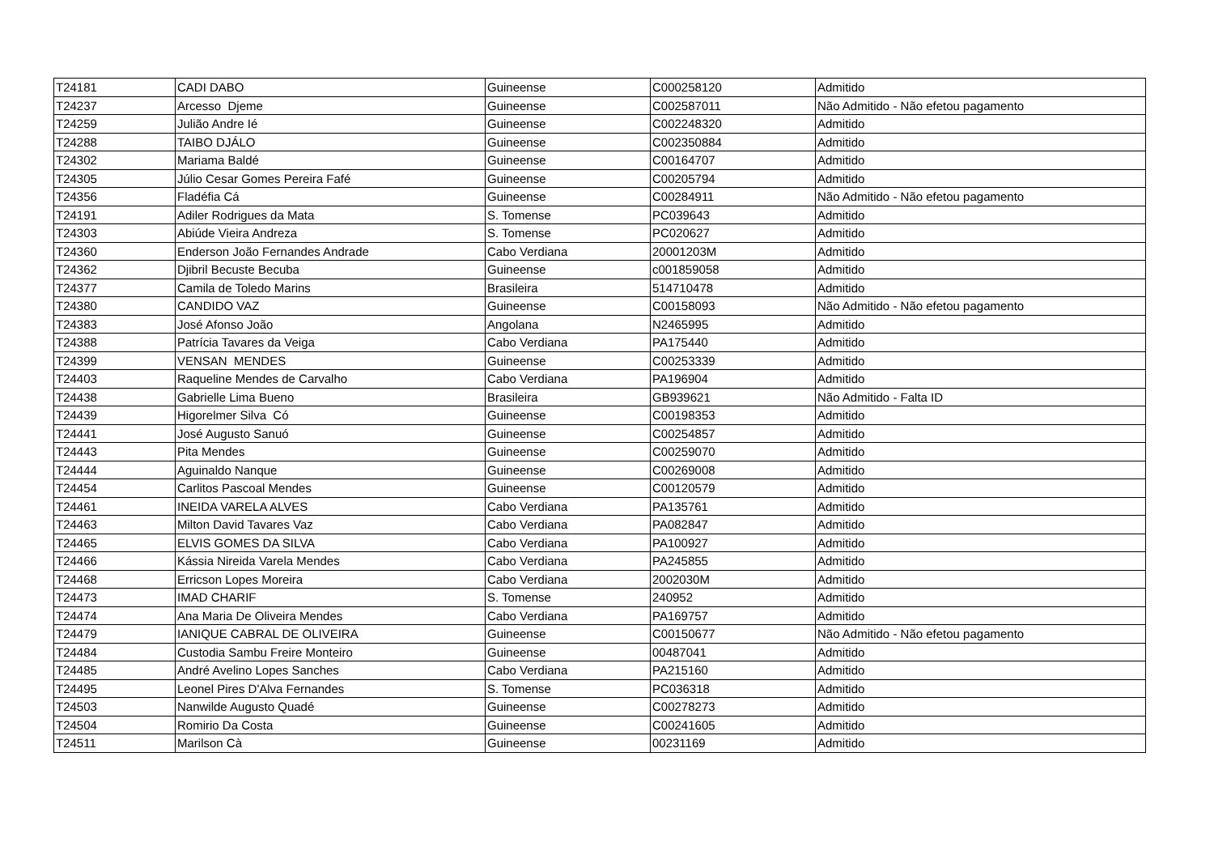| T24181 | CADI DABO | Guineense | C000258120 | Admitido |
| T24237 | Arcesso Djeme | Guineense | C002587011 | Não Admitido - Não efetou pagamento |
| T24259 | Julião Andre Ié | Guineense | C002248320 | Admitido |
| T24288 | TAIBO DJÁLO | Guineense | C002350884 | Admitido |
| T24302 | Mariama Baldé | Guineense | C00164707 | Admitido |
| T24305 | Júlio Cesar Gomes Pereira Fafé | Guineense | C00205794 | Admitido |
| T24356 | Fladéfia Cá | Guineense | C00284911 | Não Admitido - Não efetou pagamento |
| T24191 | Adiler Rodrigues da Mata | S. Tomense | PC039643 | Admitido |
| T24303 | Abiúde Vieira Andreza | S. Tomense | PC020627 | Admitido |
| T24360 | Enderson João Fernandes Andrade | Cabo Verdiana | 20001203M | Admitido |
| T24362 | Djibril Becuste Becuba | Guineense | c001859058 | Admitido |
| T24377 | Camila de Toledo Marins | Brasileira | 514710478 | Admitido |
| T24380 | CANDIDO VAZ | Guineense | C00158093 | Não Admitido - Não efetou pagamento |
| T24383 | José Afonso João | Angolana | N2465995 | Admitido |
| T24388 | Patrícia Tavares da Veiga | Cabo Verdiana | PA175440 | Admitido |
| T24399 | VENSAN MENDES | Guineense | C00253339 | Admitido |
| T24403 | Raqueline Mendes de Carvalho | Cabo Verdiana | PA196904 | Admitido |
| T24438 | Gabrielle Lima Bueno | Brasileira | GB939621 | Não Admitido - Falta ID |
| T24439 | Higorelmer Silva Có | Guineense | C00198353 | Admitido |
| T24441 | José Augusto Sanuó | Guineense | C00254857 | Admitido |
| T24443 | Pita Mendes | Guineense | C00259070 | Admitido |
| T24444 | Aguinaldo Nanque | Guineense | C00269008 | Admitido |
| T24454 | Carlitos Pascoal Mendes | Guineense | C00120579 | Admitido |
| T24461 | INEIDA VARELA ALVES | Cabo Verdiana | PA135761 | Admitido |
| T24463 | Milton David Tavares Vaz | Cabo Verdiana | PA082847 | Admitido |
| T24465 | ELVIS GOMES DA SILVA | Cabo Verdiana | PA100927 | Admitido |
| T24466 | Kássia Nireida Varela Mendes | Cabo Verdiana | PA245855 | Admitido |
| T24468 | Erricson Lopes Moreira | Cabo Verdiana | 2002030M | Admitido |
| T24473 | IMAD CHARIF | S. Tomense | 240952 | Admitido |
| T24474 | Ana Maria De Oliveira Mendes | Cabo Verdiana | PA169757 | Admitido |
| T24479 | IANIQUE CABRAL DE OLIVEIRA | Guineense | C00150677 | Não Admitido - Não efetou pagamento |
| T24484 | Custodia Sambu Freire Monteiro | Guineense | 00487041 | Admitido |
| T24485 | André Avelino Lopes Sanches | Cabo Verdiana | PA215160 | Admitido |
| T24495 | Leonel Pires D'Alva Fernandes | S. Tomense | PC036318 | Admitido |
| T24503 | Nanwilde Augusto Quadé | Guineense | C00278273 | Admitido |
| T24504 | Romirio Da Costa | Guineense | C00241605 | Admitido |
| T24511 | Marilson Cà | Guineense | 00231169 | Admitido |